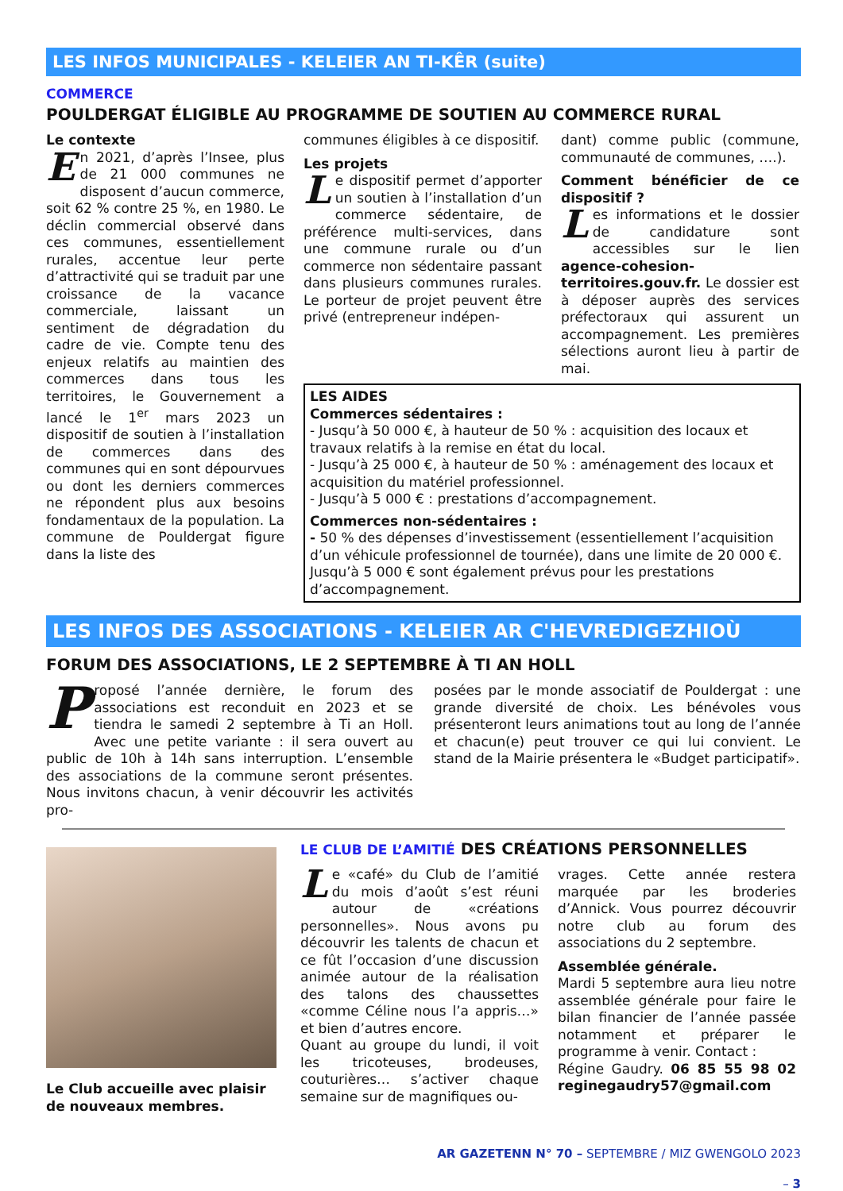LES INFOS MUNICIPALES - KELEIER AN TI-KÊR (suite)
COMMERCE
POULDERGAT ÉLIGIBLE AU PROGRAMME DE SOUTIEN AU COMMERCE RURAL
Le contexte
En 2021, d’après l’Insee, plus de 21 000 communes ne disposent d’aucun commerce, soit 62 % contre 25 %, en 1980. Le déclin commercial observé dans ces communes, essentiellement rurales, accentue leur perte d’attractivité qui se traduit par une croissance de la vacance commerciale, laissant un sentiment de dégradation du cadre de vie. Compte tenu des enjeux relatifs au maintien des commerces dans tous les territoires, le Gouvernement a lancé le 1<sup>er</sup> mars 2023 un dispositif de soutien à l’installation de commerces dans des communes qui en sont dépourvues ou dont les derniers commerces ne répondent plus aux besoins fondamentaux de la population. La commune de Pouldergat figure dans la liste des
communes éligibles à ce dispositif.
Les projets
Le dispositif permet d’apporter un soutien à l’installation d’un commerce sédentaire, de préférence multi-services, dans une commune rurale ou d’un commerce non sédentaire passant dans plusieurs communes rurales. Le porteur de projet peuvent être privé (entrepreneur indépen-
dant) comme public (commune, communauté de communes, ….).
Comment bénéficier de ce dispositif ?
Les informations et le dossier de candidature sont accessibles sur le lien agence-cohesion-territoires.gouv.fr. Le dossier est à déposer auprès des services préfectoraux qui assurent un accompagnement. Les premières sélections auront lieu à partir de mai.
LES AIDES
Commerces sédentaires :
- Jusqu’à 50 000 €, à hauteur de 50 % : acquisition des locaux et travaux relatifs à la remise en état du local.
- Jusqu’à 25 000 €, à hauteur de 50 % : aménagement des locaux et acquisition du matériel professionnel.
- Jusqu’à 5 000 € : prestations d’accompagnement.
Commerces non-sédentaires :
- 50 % des dépenses d’investissement (essentiellement l’acquisition d’un véhicule professionnel de tournée), dans une limite de 20 000 €. Jusqu’à 5 000 € sont également prévus pour les prestations d’accompagnement.
LES INFOS DES ASSOCIATIONS - KELEIER AR C'HEVREDIGEZHIOÙ
FORUM DES ASSOCIATIONS, LE 2 SEPTEMBRE À TI AN HOLL
Proposé l’année dernière, le forum des associations est reconduit en 2023 et se tiendra le samedi 2 septembre à Ti an Holl. Avec une petite variante : il sera ouvert au public de 10h à 14h sans interruption. L’ensemble des associations de la commune seront présentes. Nous invitons chacun, à venir découvrir les activités pro-
posées par le monde associatif de Pouldergat : une grande diversité de choix. Les bénévoles vous présenteront leurs animations tout au long de l’année et chacun(e) peut trouver ce qui lui convient. Le stand de la Mairie présentera le «Budget participatif».
Le Club accueille avec plaisir de nouveaux membres.
LE CLUB DE L’AMITIÉ DES CRÉATIONS PERSONNELLES
Le «café» du Club de l’amitié du mois d’août s’est réuni autour de «créations personnelles». Nous avons pu découvrir les talents de chacun et ce fût l’occasion d’une discussion animée autour de la réalisation des talons des chaussettes «comme Céline nous l’a appris…» et bien d’autres encore.
Quant au groupe du lundi, il voit les tricoteuses, brodeuses, couturières… s’activer chaque semaine sur de magnifiques ou-
vrages. Cette année restera marquée par les broderies d’Annick. Vous pourrez découvrir notre club au forum des associations du 2 septembre.
Assemblée générale.
Mardi 5 septembre aura lieu notre assemblée générale pour faire le bilan financier de l’année passée notamment et préparer le programme à venir. Contact :
Régine Gaudry. 06 85 55 98 02 reginegaudry57@gmail.com
AR GAZETENN N° 70 – SEPTEMBRE / MIZ GWENGOLO 2023
– 3